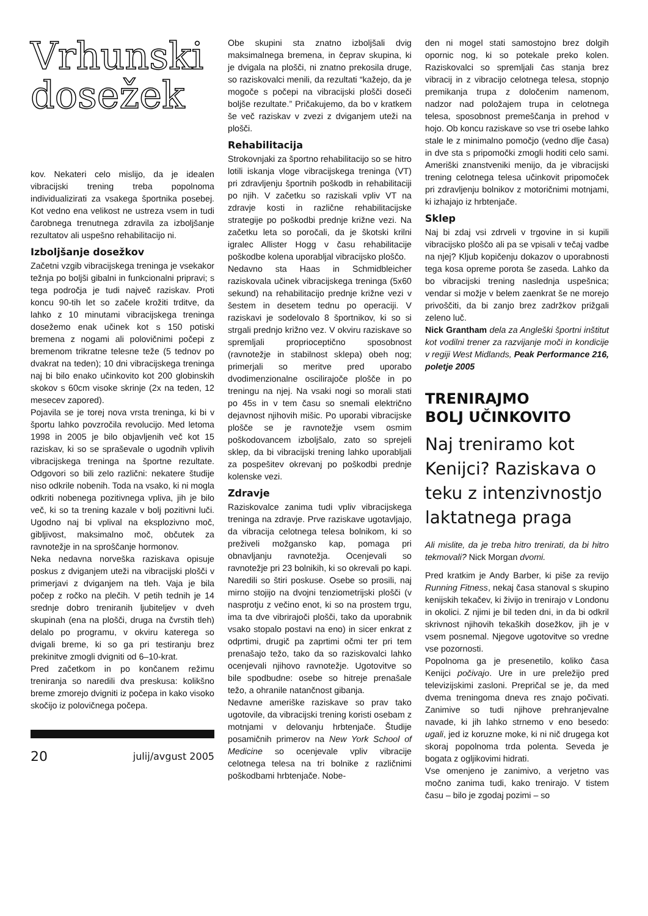Vrhunski
dosežek
kov. Nekateri celo mislijo, da je idealen vibracijski trening treba popolnoma individualizirati za vsakega športnika posebej. Kot vedno ena velikost ne ustreza vsem in tudi čarobnega trenutnega zdravila za izboljšanje rezultatov ali uspešno rehabilitacijo ni.
Izboljšanje dosežkov
Začetni vzgib vibracijskega treninga je vsekakor težnja po boljši gibalni in funkcionalni pripravi; s tega področja je tudi največ raziskav. Proti koncu 90-tih let so začele krožiti trditve, da lahko z 10 minutami vibracijskega treninga dosežemo enak učinek kot s 150 potiski bremena z nogami ali polovičnimi počepi z bremenom trikratne telesne teže (5 tednov po dvakrat na teden); 10 dni vibracijskega treninga naj bi bilo enako učinkovito kot 200 globinskih skokov s 60cm visoke skrinje (2x na teden, 12 mesecev zapored).
Pojavila se je torej nova vrsta treninga, ki bi v športu lahko povzročila revolucijo. Med letoma 1998 in 2005 je bilo objavljenih več kot 15 raziskav, ki so se spraševale o ugodnih vplivih vibracijskega treninga na športne rezultate. Odgovori so bili zelo različni: nekatere študije niso odkrile nobenih. Toda na vsako, ki ni mogla odkriti nobenega pozitivnega vpliva, jih je bilo več, ki so ta trening kazale v bolj pozitivni luči. Ugodno naj bi vplival na eksplozivno moč, gibljivost, maksimalno moč, občutek za ravnotežje in na sproščanje hormonov.
Neka nedavna norveška raziskava opisuje poskus z dviganjem uteži na vibracijski plošči v primerjavi z dviganjem na tleh. Vaja je bila počep z ročko na plečih. V petih tednih je 14 srednje dobro treniranih ljubiteljev v dveh skupinah (ena na plošči, druga na čvrstih tleh) delalo po programu, v okviru katerega so dvigali breme, ki so ga pri testiranju brez prekinitve zmogli dvigniti od 6–10-krat.
Pred začetkom in po končanem režimu treniranja so naredili dva preskusa: kolikšno breme zmorejo dvigniti iz počepa in kako visoko skočijo iz polovičnega počepa.
20 julij/avgust 2005
Obe skupini sta znatno izboljšali dvig maksimalnega bremena, in čeprav skupina, ki je dvigala na plošči, ni znatno prekosila druge, so raziskovalci menili, da rezultati “kažejo, da je mogoče s počepi na vibracijski plošči doseči boljše rezultate.” Pričakujemo, da bo v kratkem še več raziskav v zvezi z dviganjem uteži na plošči.
Rehabilitacija
Strokovnjaki za športno rehabilitacijo so se hitro lotili iskanja vloge vibracijskega treninga (VT) pri zdravljenju športnih poškodb in rehabilitaciji po njih. V začetku so raziskali vpliv VT na zdravje kosti in različne rehabilitacijske strategije po poškodbi prednje križne vezi. Na začetku leta so poročali, da je škotski krilni igralec Allister Hogg v času rehabilitacije poškodbe kolena uporabljal vibracijsko ploščo.
Nedavno sta Haas in Schmidbleicher raziskovala učinek vibracijskega treninga (5x60 sekund) na rehabilitacijo prednje križne vezi v šestem in desetem tednu po operaciji. V raziskavi je sodelovalo 8 športnikov, ki so si strgali prednjo križno vez. V okviru raziskave so spremljali proprioceptično sposobnost (ravnotežje in stabilnost sklepa) obeh nog; primerjali so meritve pred uporabo dvodimenzionalne oscilirajoče plošče in po treningu na njej. Na vsaki nogi so morali stati po 45s in v tem času so snemali električno dejavnost njihovih mišic. Po uporabi vibracijske plošče se je ravnotežje vsem osmim poškodovancem izboljšalo, zato so sprejeli sklep, da bi vibracijski trening lahko uporabljali za pospešitev okrevanj po poškodbi prednje kolenske vezi.
Zdravje
Raziskovalce zanima tudi vpliv vibracijskega treninga na zdravje. Prve raziskave ugotavljajo, da vibracija celotnega telesa bolnikom, ki so preživeli možgansko kap, pomaga pri obnavljanju ravnotežja. Ocenjevali so ravnotežje pri 23 bolnikih, ki so okrevali po kapi. Naredili so štiri poskuse. Osebe so prosili, naj mirno stojijo na dvojni tenziometrijski plošči (v nasprotju z večino enot, ki so na prostem trgu, ima ta dve vibrirajoči plošči, tako da uporabnik vsako stopalo postavi na eno) in sicer enkrat z odprtimi, drugič pa zaprtimi očmi ter pri tem prenašajo težo, tako da so raziskovalci lahko ocenjevali njihovo ravnotežje. Ugotovitve so bile spodbudne: osebe so hitreje prenašale težo, a ohranile natančnost gibanja.
Nedavne ameriške raziskave so prav tako ugotovile, da vibracijski trening koristi osebam z motnjami v delovanju hrbtenjače. Študije posamičnih primerov na New York School of Medicine so ocenjevale vpliv vibracije celotnega telesa na tri bolnike z različnimi poškodbami hrbtenjače. Nobe-
den ni mogel stati samostojno brez dolgih opornic nog, ki so potekale preko kolen. Raziskovalci so spremljali čas stanja brez vibracij in z vibracijo celotnega telesa, stopnjo premikanja trupa z določenim namenom, nadzor nad položajem trupa in celotnega telesa, sposobnost premeščanja in prehod v hojo. Ob koncu raziskave so vse tri osebe lahko stale le z minimalno pomočjo (vedno dlje časa) in dve sta s pripomočki zmogli hoditi celo sami. Ameriški znanstveniki menijo, da je vibracijski trening celotnega telesa učinkovit pripomoček pri zdravljenju bolnikov z motoričnimi motnjami, ki izhajajo iz hrbtenjače.
Sklep
Naj bi zdaj vsi zdrveli v trgovine in si kupili vibracijsko ploščo ali pa se vpisali v tečaj vadbe na njej? Kljub kopičenju dokazov o uporabnosti tega kosa opreme porota še zaseda. Lahko da bo vibracijski trening naslednja uspešnica; vendar si možje v belem zaenkrat še ne morejo privoščiti, da bi zanjo brez zadržkov prižgali zeleno luč.
Nick Grantham dela za Angleški športni inštitut kot vodilni trener za razvijanje moči in kondicije v regiji West Midlands, Peak Performance 216, poletje 2005
TRENIRAJMO
BOLJ UČINKOVITO
Naj treniramo kot Kenijci? Raziskava o teku z intenzivnostjo laktatnega praga
Ali mislite, da je treba hitro trenirati, da bi hitro tekmovali? Nick Morgan dvomi.
Pred kratkim je Andy Barber, ki piše za revijo Running Fitness, nekaj časa stanoval s skupino kenijskih tekačev, ki živijo in trenirajo v Londonu in okolici. Z njimi je bil teden dni, in da bi odkril skrivnost njihovih tekaških dosežkov, jih je v vsem posnemal. Njegove ugotovitve so vredne vse pozornosti.
Popolnoma ga je presenetilo, koliko časa Kenijci počivajo. Ure in ure preležijo pred televizijskimi zasloni. Prepričal se je, da med dvema treningoma dneva res znajo počivati. Zanimive so tudi njihove prehranjevalne navade, ki jih lahko strnemo v eno besedo: ugali, jed iz koruzne moke, ki ni nič drugega kot skoraj popolnoma trda polenta. Seveda je bogata z ogljikovimi hidrati.
Vse omenjeno je zanimivo, a verjetno vas močno zanima tudi, kako trenirajo. V tistem času – bilo je zgodaj pozimi – so